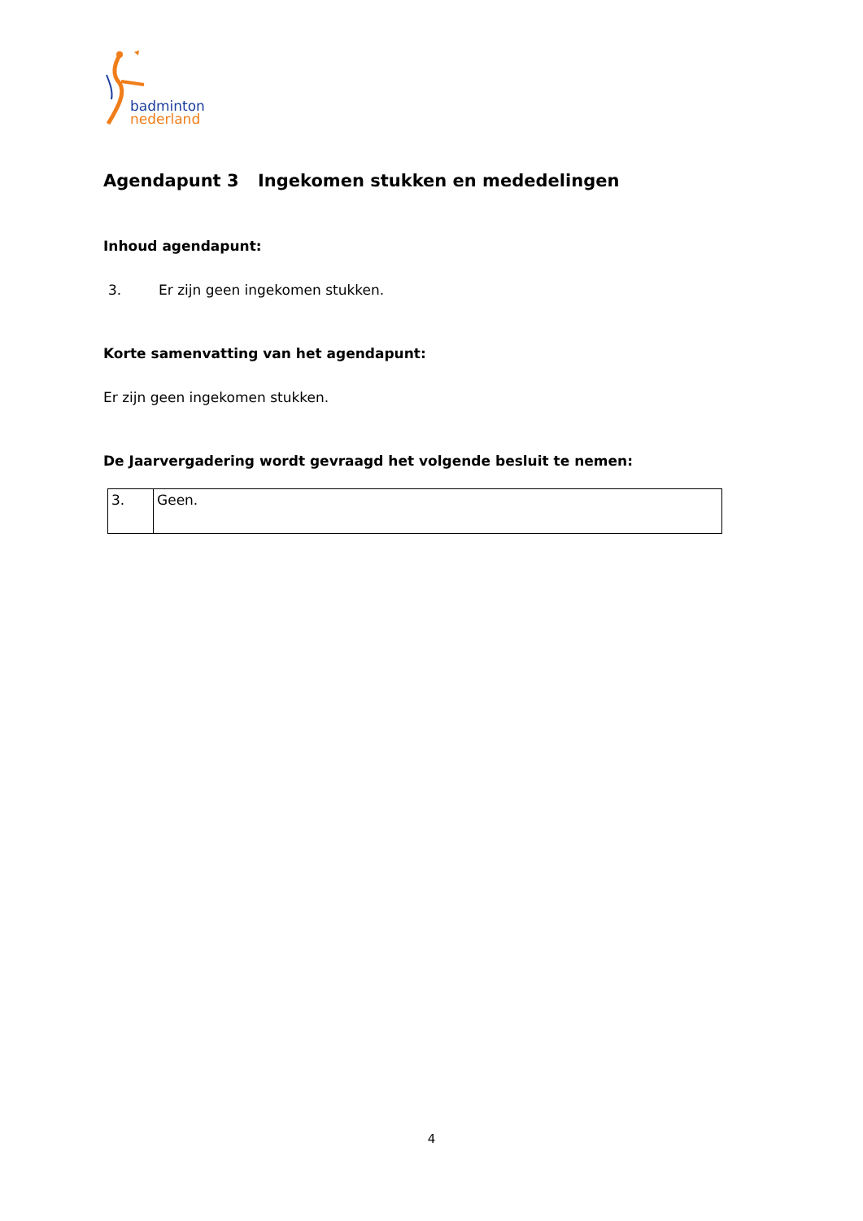badminton
nederland
Agendapunt 3 Ingekomen stukken en mededelingen
Inhoud agendapunt:
3. Er zijn geen ingekomen stukken.
Korte samenvatting van het agendapunt:
Er zijn geen ingekomen stukken.
De Jaarvergadering wordt gevraagd het volgende besluit te nemen:
| 3. | Geen. |
4